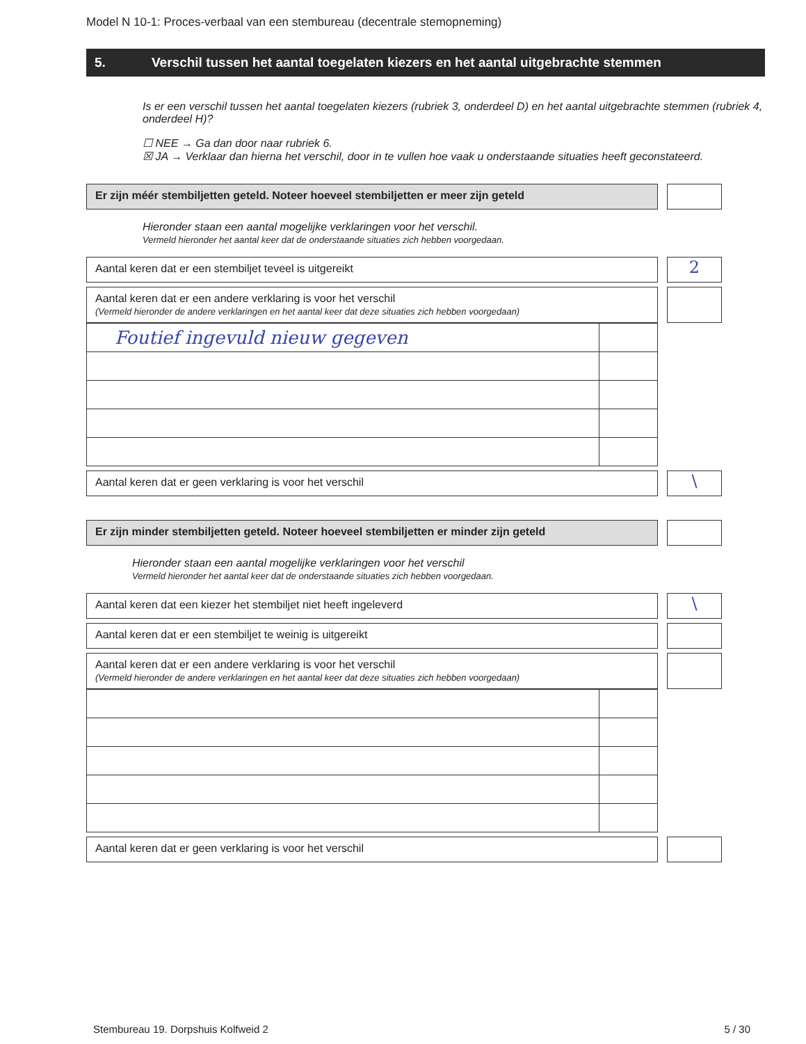Model N 10-1: Proces-verbaal van een stembureau (decentrale stemopneming)
5. Verschil tussen het aantal toegelaten kiezers en het aantal uitgebrachte stemmen
Is er een verschil tussen het aantal toegelaten kiezers (rubriek 3, onderdeel D) en het aantal uitgebrachte stemmen (rubriek 4, onderdeel H)?
☐ NEE → Ga dan door naar rubriek 6.
☒ JA → Verklaar dan hierna het verschil, door in te vullen hoe vaak u onderstaande situaties heeft geconstateerd.
Er zijn méér stembiljetten geteld. Noteer hoeveel stembiljetten er meer zijn geteld
Hieronder staan een aantal mogelijke verklaringen voor het verschil.
Vermeld hieronder het aantal keer dat de onderstaande situaties zich hebben voorgedaan.
Aantal keren dat er een stembiljet teveel is uitgereikt
2
Aantal keren dat er een andere verklaring is voor het verschil
(Vermeld hieronder de andere verklaringen en het aantal keer dat deze situaties zich hebben voorgedaan)
| Foutief ingevuld nieuw gegeven | |
Aantal keren dat er geen verklaring is voor het verschil
\
Er zijn minder stembiljetten geteld. Noteer hoeveel stembiljetten er minder zijn geteld
Hieronder staan een aantal mogelijke verklaringen voor het verschil
Vermeld hieronder het aantal keer dat de onderstaande situaties zich hebben voorgedaan.
Aantal keren dat een kiezer het stembiljet niet heeft ingeleverd
\
Aantal keren dat er een stembiljet te weinig is uitgereikt
Aantal keren dat er een andere verklaring is voor het verschil
(Vermeld hieronder de andere verklaringen en het aantal keer dat deze situaties zich hebben voorgedaan)
Aantal keren dat er geen verklaring is voor het verschil
Stembureau 19. Dorpshuis Kolfweid 2 5 / 30